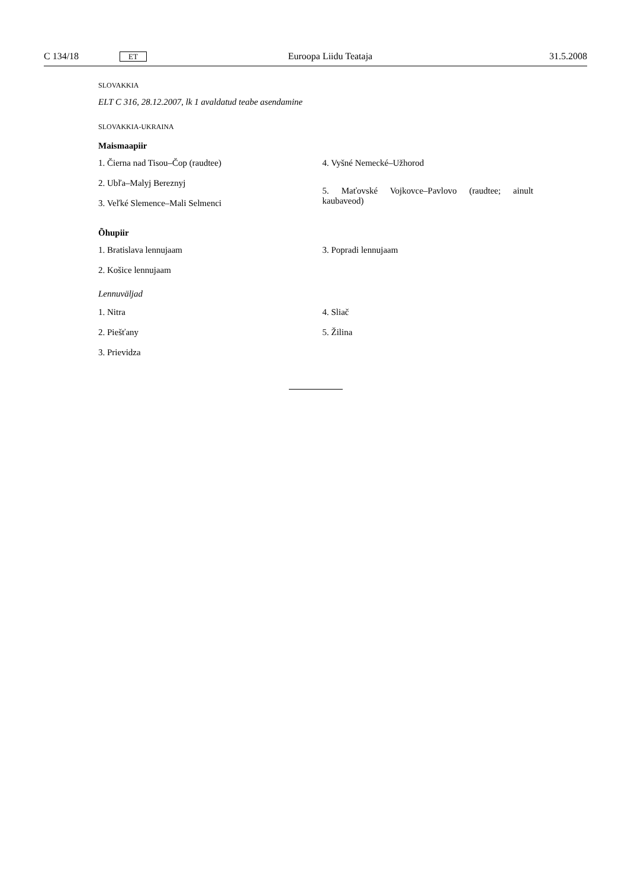C 134/18 ET Euroopa Liidu Teataja 31.5.2008
SLOVAKKIA
ELT C 316, 28.12.2007, lk 1 avaldatud teabe asendamine
SLOVAKKIA-UKRAINA
Maismaapiir
1. Čierna nad Tisou–Čop (raudtee)
2. Ubľa–Malyj Bereznyj
3. Veľké Slemence–Mali Selmenci
4. Vyšné Nemecké–Užhorod
5. Maťovské Vojkovce–Pavlovo (raudtee; ainult kaubaveod)
Õhupiir
1. Bratislava lennujaam
2. Košice lennujaam
3. Popradi lennujaam
Lennuväljad
1. Nitra
2. Piešťany
3. Prievidza
4. Sliač
5. Žilina